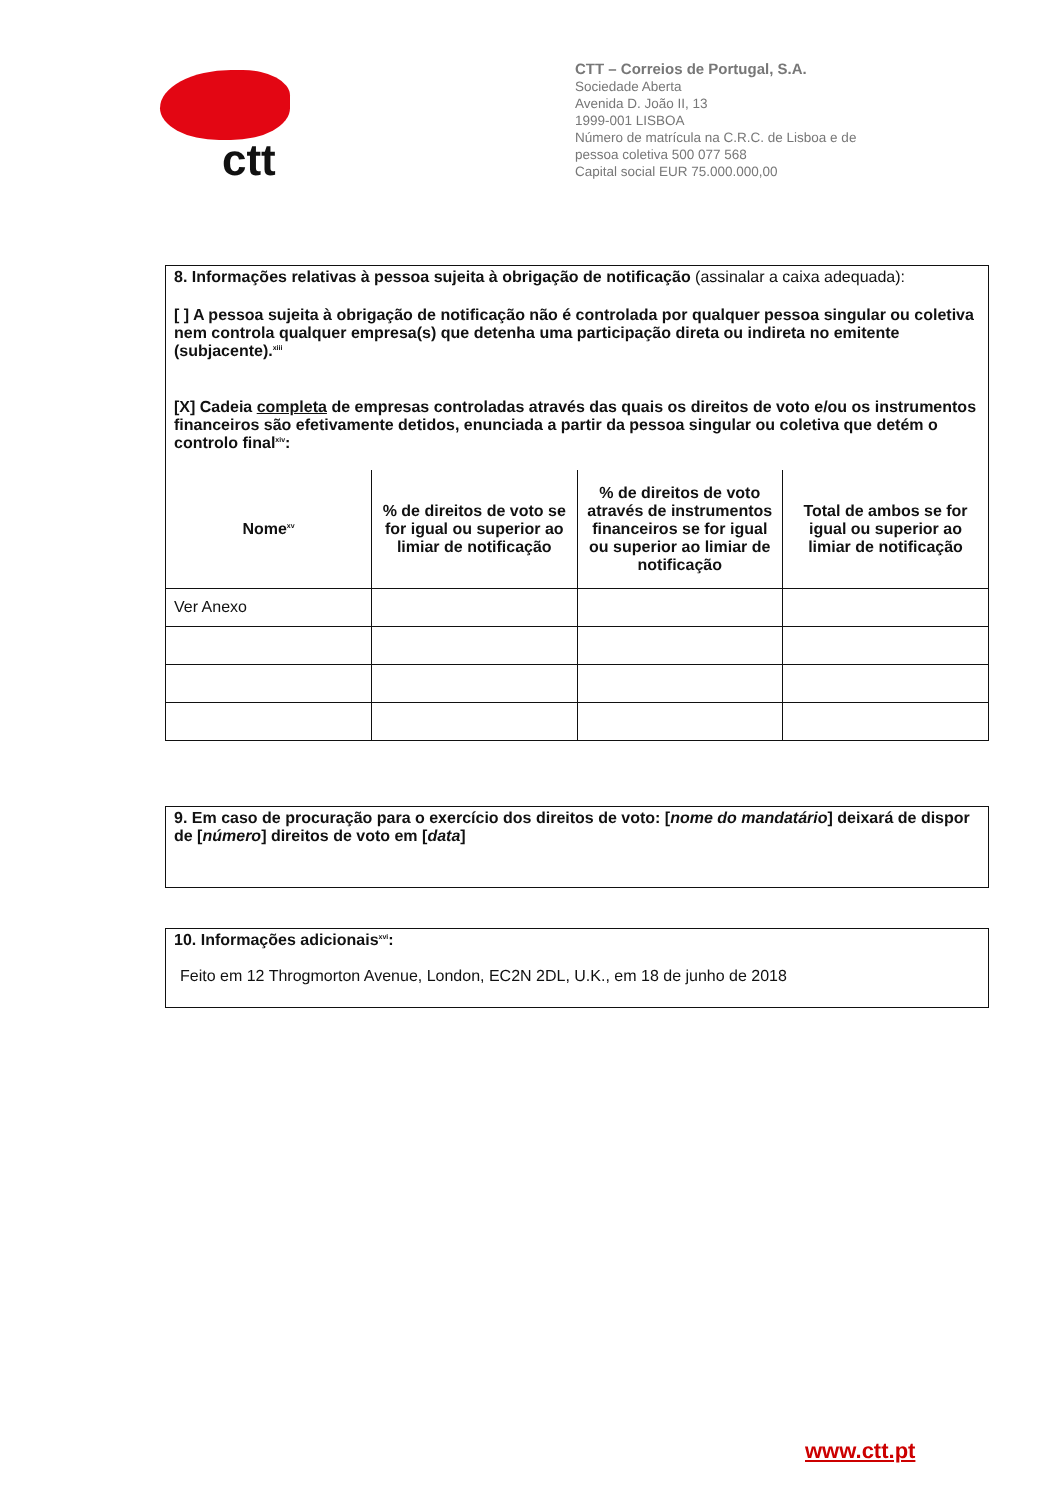ctt
CTT – Correios de Portugal, S.A.
Sociedade Aberta
Avenida D. João II, 13
1999-001 LISBOA
Número de matrícula na C.R.C. de Lisboa e de
pessoa coletiva 500 077 568
Capital social EUR 75.000.000,00
8. Informações relativas à pessoa sujeita à obrigação de notificação (assinalar a caixa adequada):
[ ] A pessoa sujeita à obrigação de notificação não é controlada por qualquer pessoa singular ou coletiva nem controla qualquer empresa(s) que detenha uma participação direta ou indireta no emitente (subjacente).<sup>xiii</sup>
[X] Cadeia completa de empresas controladas através das quais os direitos de voto e/ou os instrumentos financeiros são efetivamente detidos, enunciada a partir da pessoa singular ou coletiva que detém o controlo final<sup>xiv</sup>:
| Nome<sup>xv</sup> | % de direitos de voto se for igual ou superior ao limiar de notificação | % de direitos de voto através de instrumentos financeiros se for igual ou superior ao limiar de notificação | Total de ambos se for igual ou superior ao limiar de notificação |
| --- | --- | --- | --- |
| Ver Anexo | | | |
9. Em caso de procuração para o exercício dos direitos de voto: [nome do mandatário] deixará de dispor de [número] direitos de voto em [data]
10. Informações adicionais<sup>xvi</sup>:
Feito em 12 Throgmorton Avenue, London, EC2N 2DL, U.K., em 18 de junho de 2018
www.ctt.pt